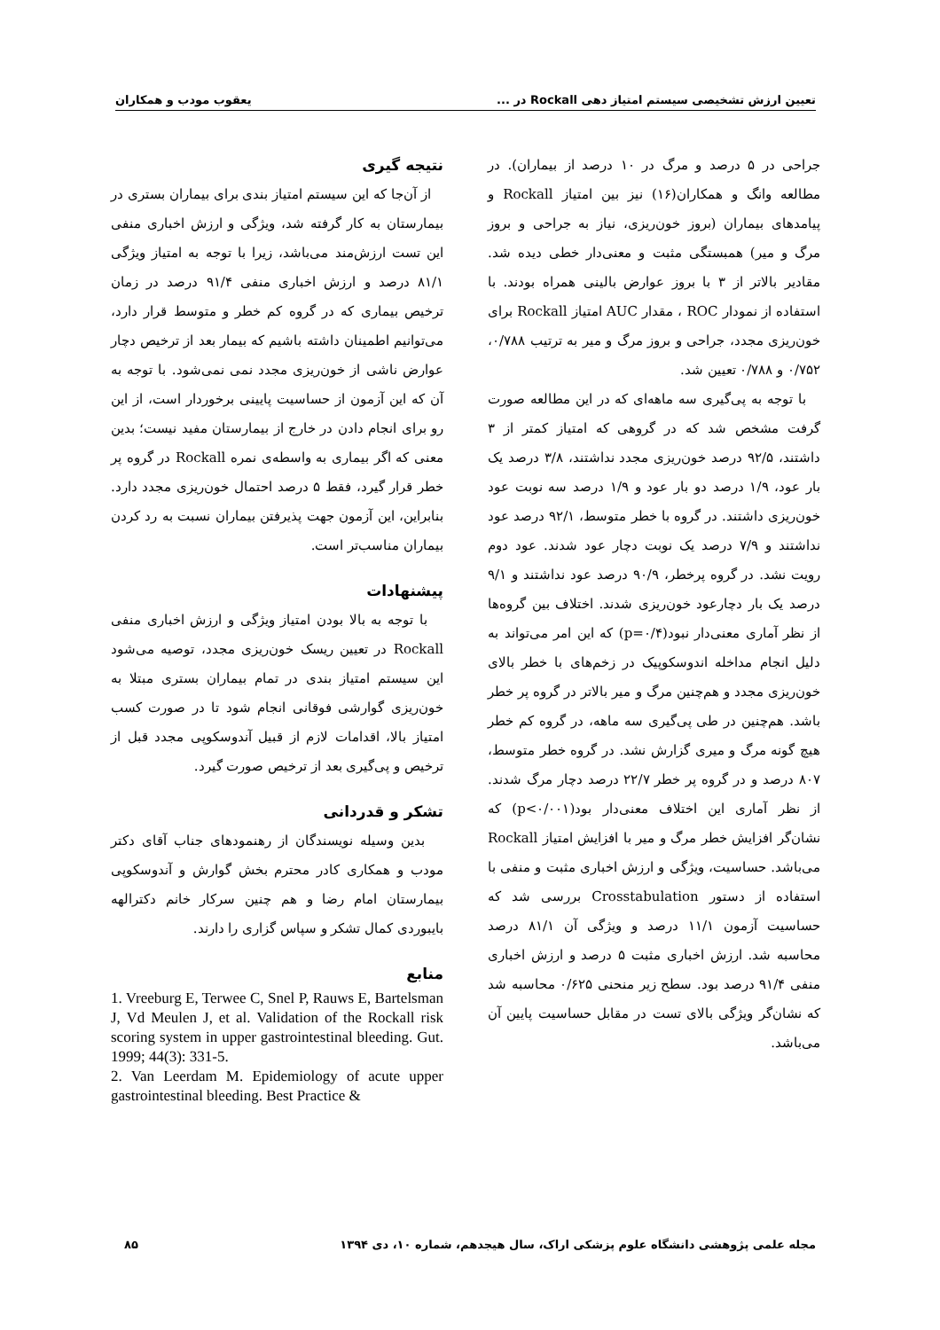تعیین ارزش تشخیصی سیستم امتیاز دهی Rockall در ... یعقوب مودب و همکاران
جراحی در ۵ درصد و مرگ در ۱۰ درصد از بیماران). در مطالعه وانگ و همکاران(۱۶) نیز بین امتیاز Rockall و پیامدهای بیماران (بروز خون‌ریزی، نیاز به جراحی و بروز مرگ و میر) همبستگی مثبت و معنی‌دار خطی دیده شد. مقادیر بالاتر از ۳ با بروز عوارض بالینی همراه بودند. با استفاده از نمودار ROC ، مقدار AUC امتیاز Rockall برای خون‌ریزی مجدد، جراحی و بروز مرگ و میر به ترتیب ۰/۷۸۸، ۰/۷۵۲ و ۰/۷۸۸ تعیین شد.
با توجه به پی‌گیری سه ماهه‌ای که در این مطالعه صورت گرفت مشخص شد که در گروهی که امتیاز کمتر از ۳ داشتند، ۹۲/۵ درصد خون‌ریزی مجدد نداشتند، ۳/۸ درصد یک بار عود، ۱/۹ درصد دو بار عود و ۱/۹ درصد سه نوبت عود خون‌ریزی داشتند. در گروه با خطر متوسط، ۹۲/۱ درصد عود نداشتند و ۷/۹ درصد یک نوبت دچار عود شدند. عود دوم رویت نشد. در گروه پرخطر، ۹۰/۹ درصد عود نداشتند و ۹/۱ درصد یک بار دچارعود خون‌ریزی شدند. اختلاف بین گروه‌ها از نظر آماری معنی‌دار نبود(p=۰/۴) که این امر می‌تواند به دلیل انجام مداخله اندوسکوپیک در زخم‌های با خطر بالای خون‌ریزی مجدد و هم‌چنین مرگ و میر بالاتر در گروه پر خطر باشد. هم‌چنین در طی پی‌گیری سه ماهه، در گروه کم خطر هیچ گونه مرگ و میری گزارش نشد. در گروه خطر متوسط، ۸۰۷ درصد و در گروه پر خطر ۲۲/۷ درصد دچار مرگ شدند. از نظر آماری این اختلاف معنی‌دار بود(p<۰/۰۰۱) که نشان‌گر افزایش خطر مرگ و میر با افزایش امتیاز Rockall می‌باشد. حساسیت، ویژگی و ارزش اخباری مثبت و منفی با استفاده از دستور Crosstabulation بررسی شد که حساسیت آزمون ۱۱/۱ درصد و ویژگی آن ۸۱/۱ درصد محاسبه شد. ارزش اخباری مثبت ۵ درصد و ارزش اخباری منفی ۹۱/۴ درصد بود. سطح زیر منحنی ۰/۶۲۵ محاسبه شد که نشان‌گر ویژگی بالای تست در مقابل حساسیت پایین آن می‌باشد.
نتیجه گیری
از آن‌جا که این سیستم امتیاز بندی برای بیماران بستری در بیمارستان به کار گرفته شد، ویژگی و ارزش اخباری منفی این تست ارزش‌مند می‌باشد، زیرا با توجه به امتیاز ویژگی ۸۱/۱ درصد و ارزش اخباری منفی ۹۱/۴ درصد در زمان ترخیص بیماری که در گروه کم خطر و متوسط قرار دارد، می‌توانیم اطمینان داشته باشیم که بیمار بعد از ترخیص دچار عوارض ناشی از خون‌ریزی مجدد نمی نمی‌شود. با توجه به آن که این آزمون از حساسیت پایینی برخوردار است، از این رو برای انجام دادن در خارج از بیمارستان مفید نیست؛ بدین معنی که اگر بیماری به واسطه‌ی نمره Rockall در گروه پر خطر قرار گیرد، فقط ۵ درصد احتمال خون‌ریزی مجدد دارد. بنابراین، این آزمون جهت پذیرفتن بیماران نسبت به رد کردن بیماران مناسب‌تر است.
پیشنهادات
با توجه به بالا بودن امتیاز ویژگی و ارزش اخباری منفی Rockall در تعیین ریسک خون‌ریزی مجدد، توصیه می‌شود این سیستم امتیاز بندی در تمام بیماران بستری مبتلا به خون‌ریزی گوارشی فوقانی انجام شود تا در صورت کسب امتیاز بالا، اقدامات لازم از قبیل آندوسکوپی مجدد قبل از ترخیص و پی‌گیری بعد از ترخیص صورت گیرد.
تشکر و قدردانی
بدین وسیله نویسندگان از رهنمودهای جناب آقای دکتر مودب و همکاری کادر محترم بخش گوارش و آندوسکوپی بیمارستان امام رضا و هم چنین سرکار خانم دکترالهه بایبوردی کمال تشکر و سپاس گزاری را دارند.
منابع
1. Vreeburg E, Terwee C, Snel P, Rauws E, Bartelsman J, Vd Meulen J, et al. Validation of the Rockall risk scoring system in upper gastrointestinal bleeding. Gut. 1999; 44(3): 331-5.
2. Van Leerdam M. Epidemiology of acute upper gastrointestinal bleeding. Best Practice &
مجله علمی پژوهشی دانشگاه علوم پزشکی اراک، سال هیجدهم، شماره ۱۰، دی ۱۳۹۴ ۸۵